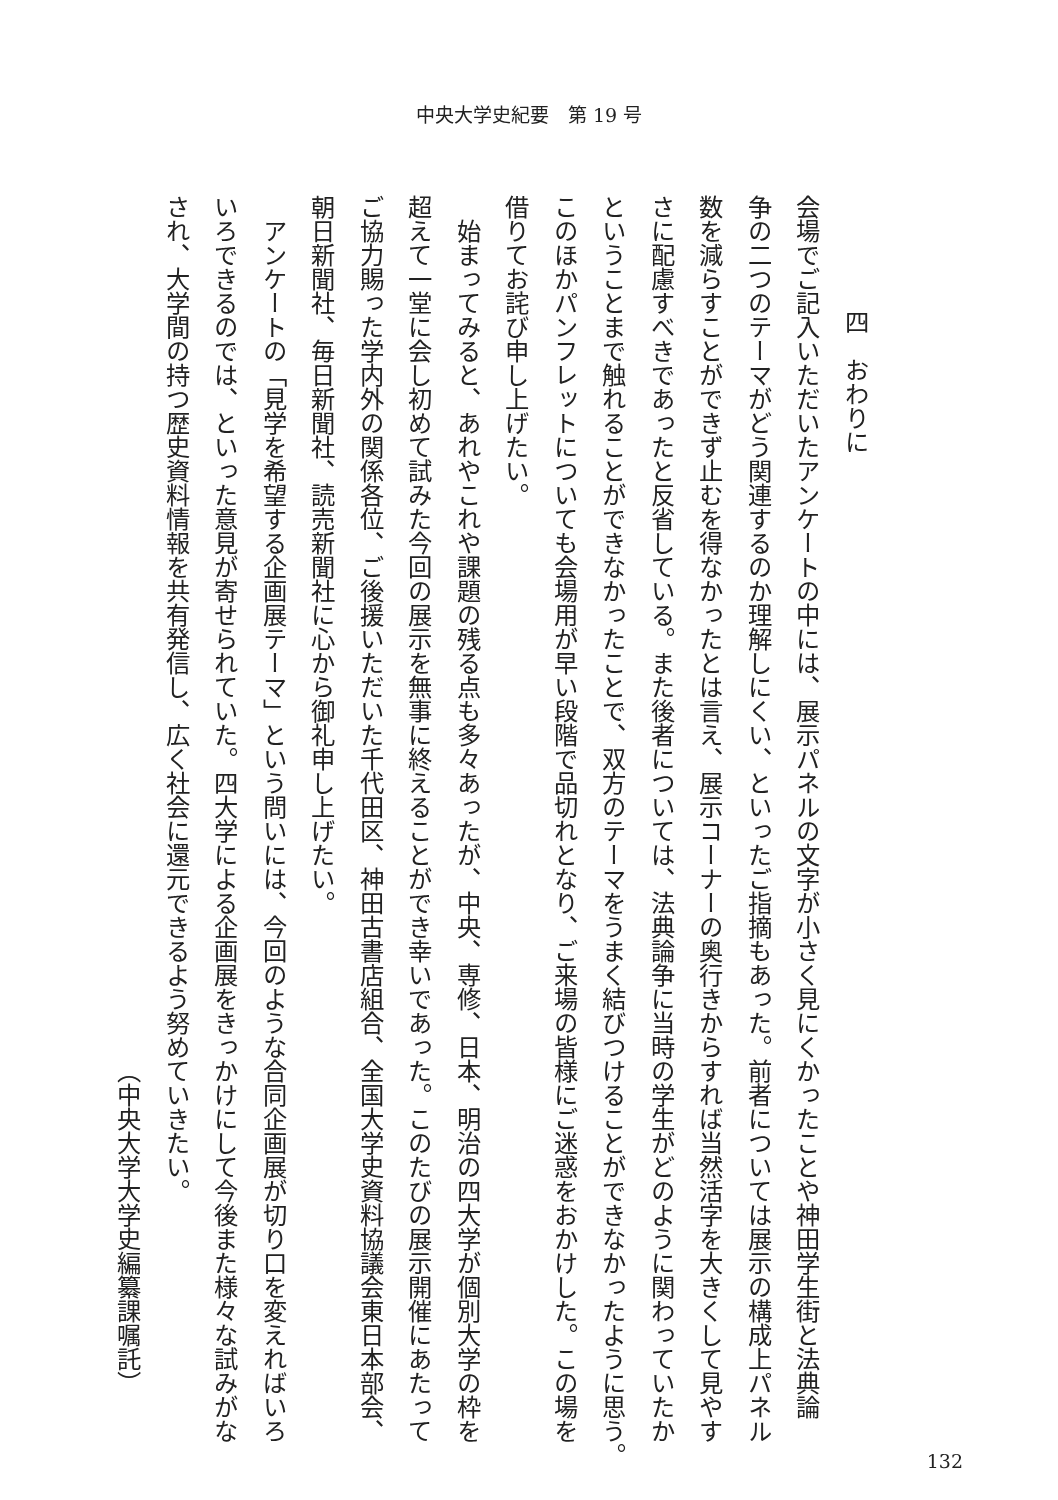中央大学史紀要　第 19 号
四　おわりに
会場でご記入いただいたアンケートの中には、展示パネルの文字が小さく見にくかったことや神田学生街と法典論
争の二つのテーマがどう関連するのか理解しにくい、といったご指摘もあった。前者については展示の構成上パネル
数を減らすことができず止むを得なかったとは言え、展示コーナーの奥行きからすれば当然活字を大きくして見やす
さに配慮すべきであったと反省している。また後者については、法典論争に当時の学生がどのように関わっていたか
ということまで触れることができなかったことで、双方のテーマをうまく結びつけることができなかったように思う。
このほかパンフレットについても会場用が早い段階で品切れとなり、ご来場の皆様にご迷惑をおかけした。この場を
借りてお詫び申し上げたい。
　始まってみると、あれやこれや課題の残る点も多々あったが、中央、専修、日本、明治の四大学が個別大学の枠を
超えて一堂に会し初めて試みた今回の展示を無事に終えることができ幸いであった。このたびの展示開催にあたって
ご協力賜った学内外の関係各位、ご後援いただいた千代田区、神田古書店組合、全国大学史資料協議会東日本部会、
朝日新聞社、毎日新聞社、読売新聞社に心から御礼申し上げたい。
　アンケートの「見学を希望する企画展テーマ」という問いには、今回のような合同企画展が切り口を変えればいろ
いろできるのでは、といった意見が寄せられていた。四大学による企画展をきっかけにして今後また様々な試みがな
され、大学間の持つ歴史資料情報を共有発信し、広く社会に還元できるよう努めていきたい。
（中央大学大学史編纂課嘱託）
132